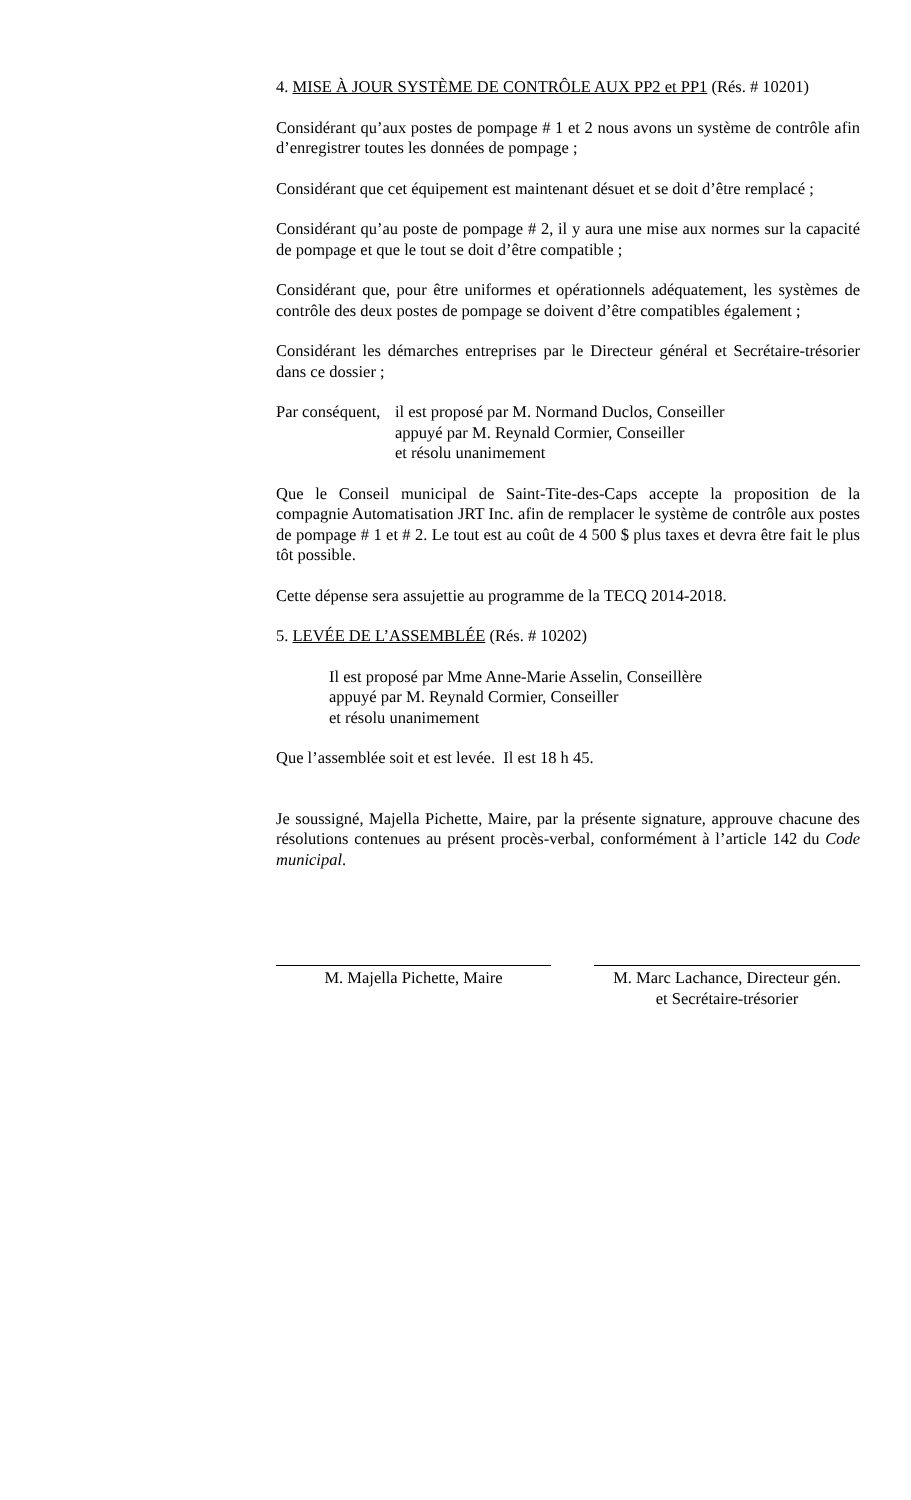4. MISE À JOUR SYSTÈME DE CONTRÔLE AUX PP2 et PP1 (Rés. # 10201)
Considérant qu’aux postes de pompage # 1 et 2 nous avons un système de contrôle afin d’enregistrer toutes les données de pompage ;
Considérant que cet équipement est maintenant désuet et se doit d’être remplacé ;
Considérant qu’au poste de pompage # 2, il y aura une mise aux normes sur la capacité de pompage et que le tout se doit d’être compatible ;
Considérant que, pour être uniformes et opérationnels adéquatement, les systèmes de contrôle des deux postes de pompage se doivent d’être compatibles également ;
Considérant les démarches entreprises par le Directeur général et Secrétaire-trésorier dans ce dossier ;
Par conséquent,
il est proposé par M. Normand Duclos, Conseiller
appuyé par M. Reynald Cormier, Conseiller
et résolu unanimement
Que le Conseil municipal de Saint-Tite-des-Caps accepte la proposition de la compagnie Automatisation JRT Inc. afin de remplacer le système de contrôle aux postes de pompage # 1 et # 2. Le tout est au coût de 4 500 $ plus taxes et devra être fait le plus tôt possible.
Cette dépense sera assujettie au programme de la TECQ 2014-2018.
5. LEVÉE DE L’ASSEMBLÉE (Rés. # 10202)
Il est proposé par Mme Anne-Marie Asselin, Conseillère
appuyé par M. Reynald Cormier, Conseiller
et résolu unanimement
Que l’assemblée soit et est levée. Il est 18 h 45.
Je soussigné, Majella Pichette, Maire, par la présente signature, approuve chacune des résolutions contenues au présent procès-verbal, conformément à l’article 142 du Code municipal.
M. Majella Pichette, Maire M. Marc Lachance, Directeur gén.
et Secrétaire-trésorier